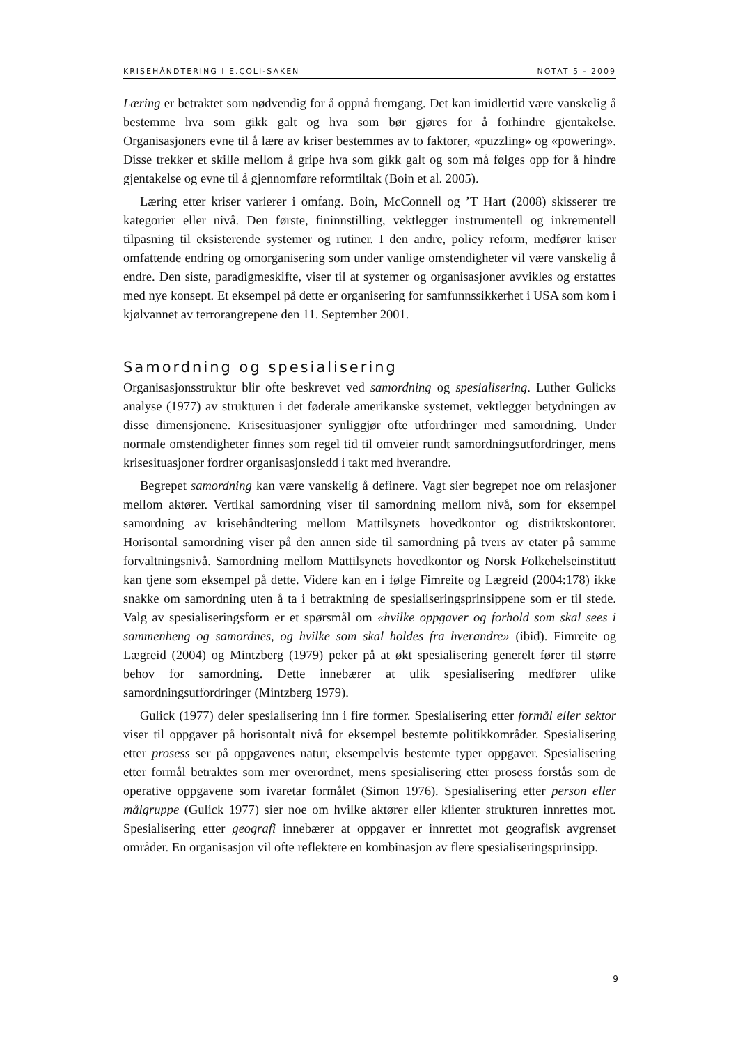KRISEHÅNDTERING I E.COLI-SAKEN NOTAT 5 - 2009
Læring er betraktet som nødvendig for å oppnå fremgang. Det kan imidlertid være vanskelig å bestemme hva som gikk galt og hva som bør gjøres for å forhindre gjentakelse. Organisasjoners evne til å lære av kriser bestemmes av to faktorer, «puzzling» og «powering». Disse trekker et skille mellom å gripe hva som gikk galt og som må følges opp for å hindre gjentakelse og evne til å gjennomføre reformtiltak (Boin et al. 2005).
Læring etter kriser varierer i omfang. Boin, McConnell og ’T Hart (2008) skisserer tre kategorier eller nivå. Den første, fininnstilling, vektlegger instrumentell og inkrementell tilpasning til eksisterende systemer og rutiner. I den andre, policy reform, medfører kriser omfattende endring og omorganisering som under vanlige omstendigheter vil være vanskelig å endre. Den siste, paradigmeskifte, viser til at systemer og organisasjoner avvikles og erstattes med nye konsept. Et eksempel på dette er organisering for samfunnssikkerhet i USA som kom i kjølvannet av terrorangrepene den 11. September 2001.
Samordning og spesialisering
Organisasjonsstruktur blir ofte beskrevet ved samordning og spesialisering. Luther Gulicks analyse (1977) av strukturen i det føderale amerikanske systemet, vektlegger betydningen av disse dimensjonene. Krisesituasjoner synliggjør ofte utfordringer med samordning. Under normale omstendigheter finnes som regel tid til omveier rundt samordningsutfordringer, mens krisesituasjoner fordrer organisasjonsledd i takt med hverandre.
Begrepet samordning kan være vanskelig å definere. Vagt sier begrepet noe om relasjoner mellom aktører. Vertikal samordning viser til samordning mellom nivå, som for eksempel samordning av krisehåndtering mellom Mattilsynets hovedkontor og distriktskontorer. Horisontal samordning viser på den annen side til samordning på tvers av etater på samme forvaltningsnivå. Samordning mellom Mattilsynets hovedkontor og Norsk Folkehelseinstitutt kan tjene som eksempel på dette. Videre kan en i følge Fimreite og Lægreid (2004:178) ikke snakke om samordning uten å ta i betraktning de spesialiseringsprinsippene som er til stede. Valg av spesialiseringsform er et spørsmål om «hvilke oppgaver og forhold som skal sees i sammenheng og samordnes, og hvilke som skal holdes fra hverandre» (ibid). Fimreite og Lægreid (2004) og Mintzberg (1979) peker på at økt spesialisering generelt fører til større behov for samordning. Dette innebærer at ulik spesialisering medfører ulike samordningsutfordringer (Mintzberg 1979).
Gulick (1977) deler spesialisering inn i fire former. Spesialisering etter formål eller sektor viser til oppgaver på horisontalt nivå for eksempel bestemte politikkområder. Spesialisering etter prosess ser på oppgavenes natur, eksempelvis bestemte typer oppgaver. Spesialisering etter formål betraktes som mer overordnet, mens spesialisering etter prosess forstås som de operative oppgavene som ivaretar formålet (Simon 1976). Spesialisering etter person eller målgruppe (Gulick 1977) sier noe om hvilke aktører eller klienter strukturen innrettes mot. Spesialisering etter geografi innebærer at oppgaver er innrettet mot geografisk avgrenset områder. En organisasjon vil ofte reflektere en kombinasjon av flere spesialiseringsprinsipp.
9